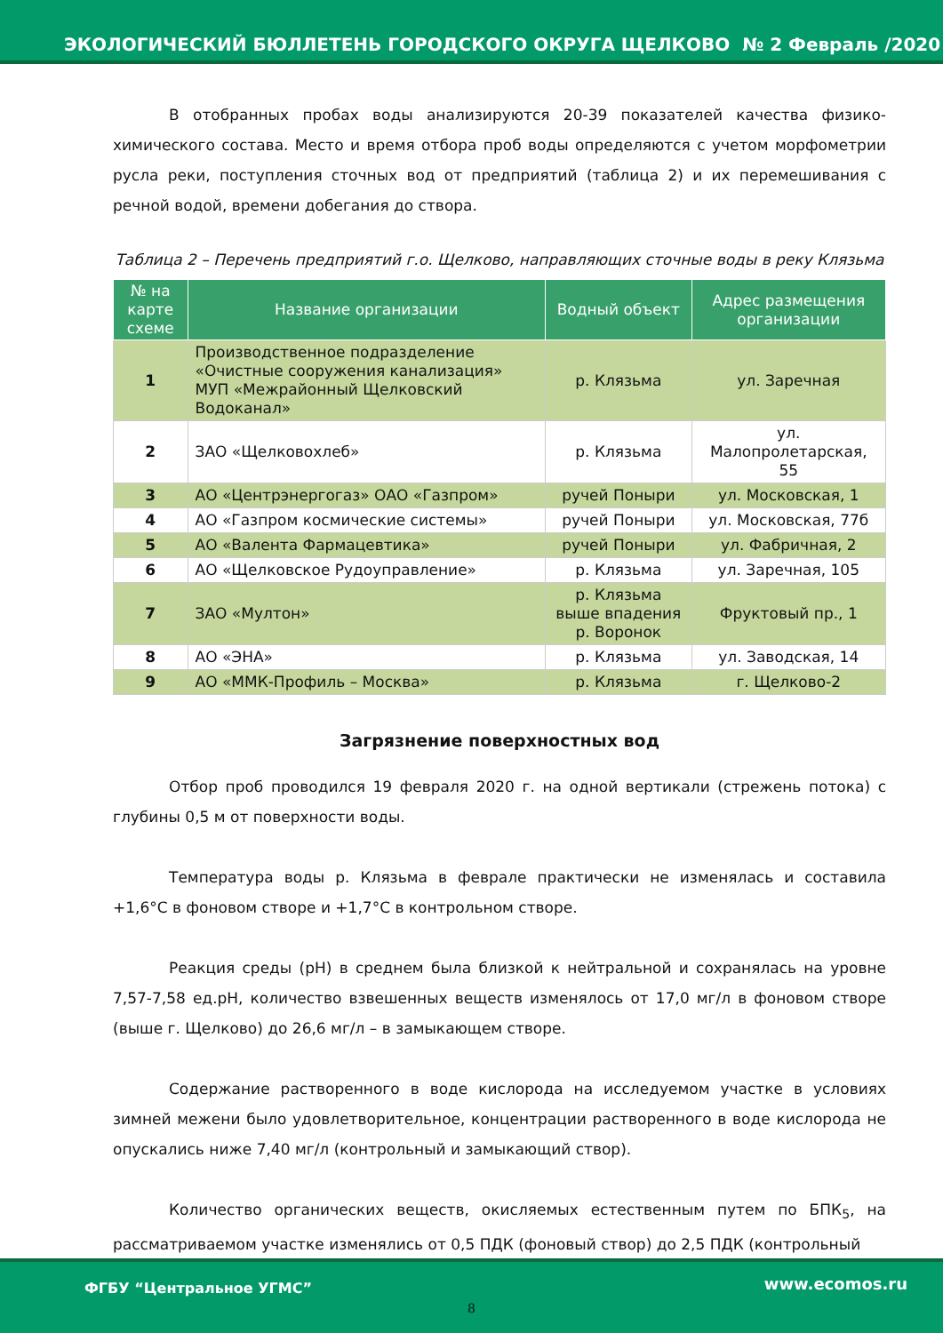ЭКОЛОГИЧЕСКИЙ БЮЛЛЕТЕНЬ ГОРОДСКОГО ОКРУГА ЩЕЛКОВО № 2 Февраль /2020
В отобранных пробах воды анализируются 20-39 показателей качества физико-химического состава. Место и время отбора проб воды определяются с учетом морфометрии русла реки, поступления сточных вод от предприятий (таблица 2) и их перемешивания с речной водой, времени добегания до створа.
Таблица 2 – Перечень предприятий г.о. Щелково, направляющих сточные воды в реку Клязьма
| № на карте схеме | Название организации | Водный объект | Адрес размещения организации |
| --- | --- | --- | --- |
| 1 | Производственное подразделение «Очистные сооружения канализация» МУП «Межрайонный Щелковский Водоканал» | р. Клязьма | ул. Заречная |
| 2 | ЗАО «Щелковохлеб» | р. Клязьма | ул. Малопролетарская, 55 |
| 3 | АО «Центрэнергогаз» ОАО «Газпром» | ручей Поныри | ул. Московская, 1 |
| 4 | АО «Газпром космические системы» | ручей Поныри | ул. Московская, 77б |
| 5 | АО «Валента Фармацевтика» | ручей Поныри | ул. Фабричная, 2 |
| 6 | АО «Щелковское Рудоуправление» | р. Клязьма | ул. Заречная, 105 |
| 7 | ЗАО «Мултон» | р. Клязьма выше впадения р. Воронок | Фруктовый пр., 1 |
| 8 | АО «ЭНА» | р. Клязьма | ул. Заводская, 14 |
| 9 | АО «ММК-Профиль – Москва» | р. Клязьма | г. Щелково-2 |
Загрязнение поверхностных вод
Отбор проб проводился 19 февраля 2020 г. на одной вертикали (стрежень потока) с глубины 0,5 м от поверхности воды.
Температура воды р. Клязьма в феврале практически не изменялась и составила +1,6°С в фоновом створе и +1,7°С в контрольном створе.
Реакция среды (pH) в среднем была близкой к нейтральной и сохранялась на уровне 7,57-7,58 ед.pH, количество взвешенных веществ изменялось от 17,0 мг/л в фоновом створе (выше г. Щелково) до 26,6 мг/л – в замыкающем створе.
Содержание растворенного в воде кислорода на исследуемом участке в условиях зимней межени было удовлетворительное, концентрации растворенного в воде кислорода не опускались ниже 7,40 мг/л (контрольный и замыкающий створ).
Количество органических веществ, окисляемых естественным путем по БПК<sub>5</sub>, на рассматриваемом участке изменялись от 0,5 ПДК (фоновый створ) до 2,5 ПДК (контрольный
ФГБУ “Центральное УГМС” www.ecomos.ru
8